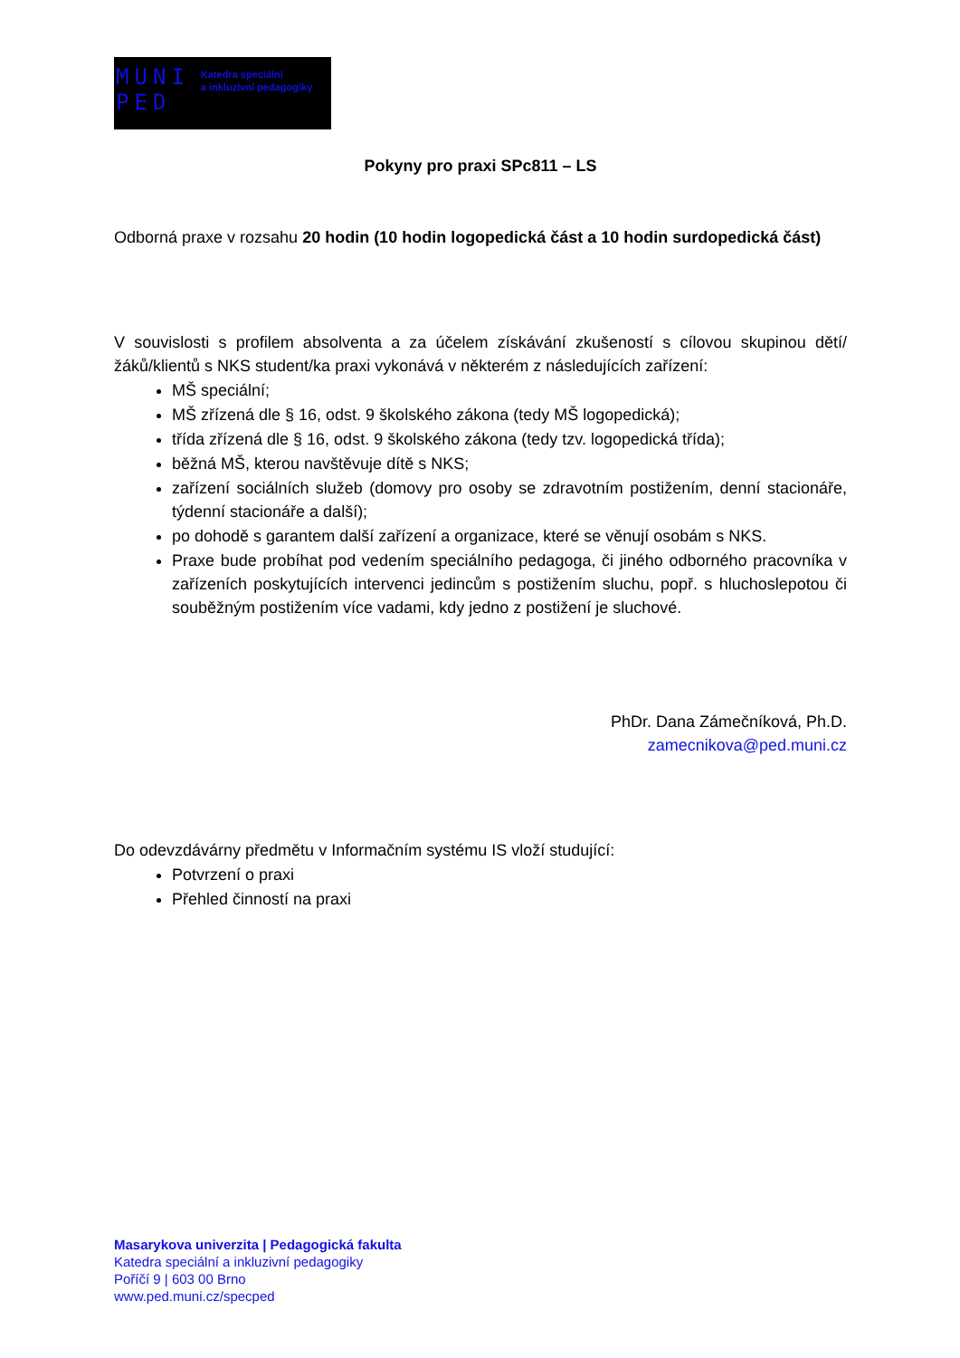MUNI
PED
Katedra speciální
a inkluzivní pedagogiky
Pokyny pro praxi SPc811 – LS
Odborná praxe v rozsahu 20 hodin (10 hodin logopedická část a 10 hodin surdopedická část)
V souvislosti s profilem absolventa a za účelem získávání zkušeností s cílovou skupinou dětí/žáků/klientů s NKS student/ka praxi vykonává v některém z následujících zařízení:
MŠ speciální;
MŠ zřízená dle § 16, odst. 9 školského zákona (tedy MŠ logopedická);
třída zřízená dle § 16, odst. 9 školského zákona (tedy tzv. logopedická třída);
běžná MŠ, kterou navštěvuje dítě s NKS;
zařízení sociálních služeb (domovy pro osoby se zdravotním postižením, denní stacionáře, týdenní stacionáře a další);
po dohodě s garantem další zařízení a organizace, které se věnují osobám s NKS.
Praxe bude probíhat pod vedením speciálního pedagoga, či jiného odborného pracovníka v zařízeních poskytujících intervenci jedincům s postižením sluchu, popř. s hluchoslepotou či souběžným postižením více vadami, kdy jedno z postižení je sluchové.
PhDr. Dana Zámečníková, Ph.D.
zamecnikova@ped.muni.cz
Do odevzdávárny předmětu v Informačním systému IS vloží studující:
Potvrzení o praxi
Přehled činností na praxi
Masarykova univerzita | Pedagogická fakulta
Katedra speciální a inkluzivní pedagogiky
Poříčí 9 | 603 00 Brno
www.ped.muni.cz/specped